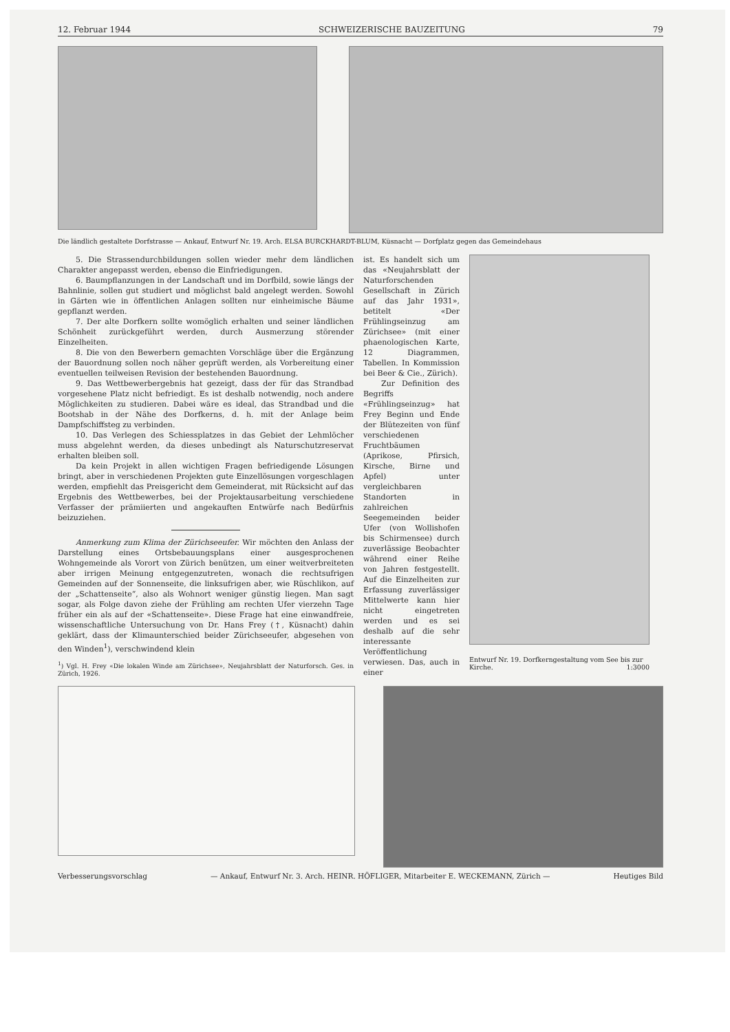12. Februar 1944 SCHWEIZERISCHE BAUZEITUNG 79
Die ländlich gestaltete Dorfstrasse — Ankauf, Entwurf Nr. 19. Arch. ELSA BURCKHARDT-BLUM, Küsnacht — Dorfplatz gegen das Gemeindehaus
5. Die Strassendurchbildungen sollen wieder mehr dem ländlichen Charakter angepasst werden, ebenso die Einfriedigungen.
6. Baumpflanzungen in der Landschaft und im Dorfbild, sowie längs der Bahnlinie, sollen gut studiert und möglichst bald angelegt werden. Sowohl in Gärten wie in öffentlichen Anlagen sollten nur einheimische Bäume gepflanzt werden.
7. Der alte Dorfkern sollte womöglich erhalten und seiner ländlichen Schönheit zurückgeführt werden, durch Ausmerzung störender Einzelheiten.
8. Die von den Bewerbern gemachten Vorschläge über die Ergänzung der Bauordnung sollen noch näher geprüft werden, als Vorbereitung einer eventuellen teilweisen Revision der bestehenden Bauordnung.
9. Das Wettbewerbergebnis hat gezeigt, dass der für das Strandbad vorgesehene Platz nicht befriedigt. Es ist deshalb notwendig, noch andere Möglichkeiten zu studieren. Dabei wäre es ideal, das Strandbad und die Bootshab in der Nähe des Dorfkerns, d. h. mit der Anlage beim Dampfschiffsteg zu verbinden.
10. Das Verlegen des Schiessplatzes in das Gebiet der Lehmlöcher muss abgelehnt werden, da dieses unbedingt als Naturschutzreservat erhalten bleiben soll.
Da kein Projekt in allen wichtigen Fragen befriedigende Lösungen bringt, aber in verschiedenen Projekten gute Einzellösungen vorgeschlagen werden, empfiehlt das Preisgericht dem Gemeinderat, mit Rücksicht auf das Ergebnis des Wettbewerbes, bei der Projektausarbeitung verschiedene Verfasser der prämiierten und angekauften Entwürfe nach Bedürfnis beizuziehen.
Anmerkung zum Klima der Zürichseeufer. Wir möchten den Anlass der Darstellung eines Ortsbebauungsplans einer ausgesprochenen Wohngemeinde als Vorort von Zürich benützen, um einer weitverbreiteten aber irrigen Meinung entgegenzutreten, wonach die rechtsufrigen Gemeinden auf der Sonnenseite, die linksufrigen aber, wie Rüschlikon, auf der „Schattenseite“, also als Wohnort weniger günstig liegen. Man sagt sogar, als Folge davon ziehe der Frühling am rechten Ufer vierzehn Tage früher ein als auf der «Schattenseite». Diese Frage hat eine einwandfreie, wissenschaftliche Untersuchung von Dr. Hans Frey (†, Küsnacht) dahin geklärt, dass der Klimaunterschied beider Zürichseeufer, abgesehen von den Winden<sup>1</sup>), verschwindend klein
<sup>1</sup>) Vgl. H. Frey «Die lokalen Winde am Zürichsee», Neujahrsblatt der Naturforsch. Ges. in Zürich, 1926.
ist. Es handelt sich um das «Neujahrsblatt der Naturforschenden Gesellschaft in Zürich auf das Jahr 1931», betitelt «Der Frühlingseinzug am Zürichsee» (mit einer phaenologischen Karte, 12 Diagrammen, Tabellen. In Kommission bei Beer & Cie., Zürich).
Zur Definition des Begriffs «Frühlingseinzug» hat Frey Beginn und Ende der Blütezeiten von fünf verschiedenen Fruchtbäumen (Aprikose, Pfirsich, Kirsche, Birne und Apfel) unter vergleichbaren Standorten in zahlreichen Seegemeinden beider Ufer (von Wollishofen bis Schirmensee) durch zuverlässige Beobachter während einer Reihe von Jahren festgestellt. Auf die Einzelheiten zur Erfassung zuverlässiger Mittelwerte kann hier nicht eingetreten werden und es sei deshalb auf die sehr interessante Veröffentlichung verwiesen. Das, auch in einer
Entwurf Nr. 19. Dorfkerngestaltung vom See bis zur Kirche. 1:3000
Verbesserungsvorschlag — Ankauf, Entwurf Nr. 3. Arch. HEINR. HÖFLIGER, Mitarbeiter E. WECKEMANN, Zürich — Heutiges Bild